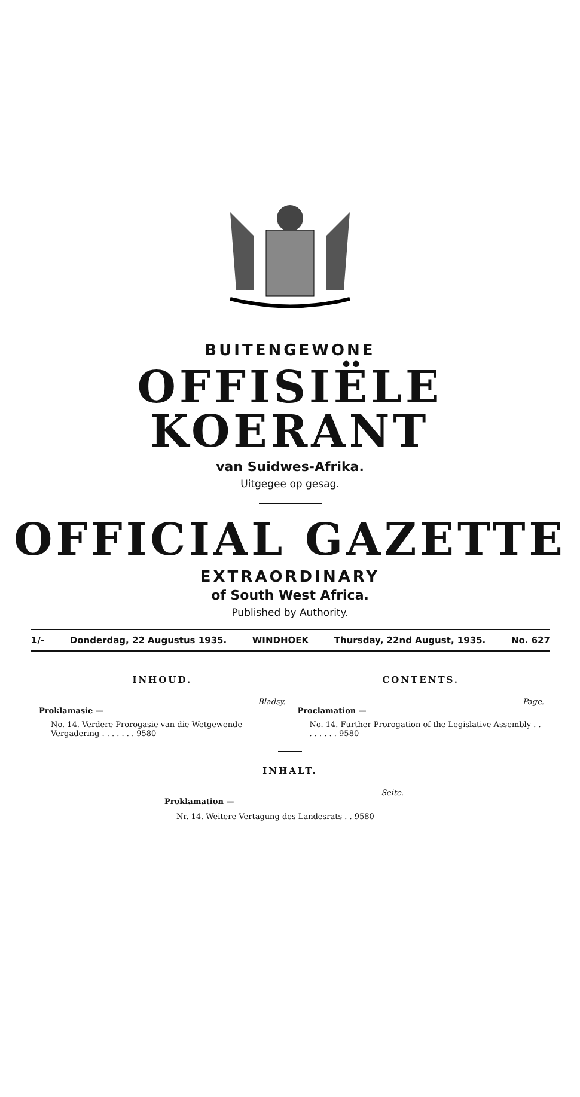BUITENGEWONE
OFFISIËLE KOERANT
van Suidwes-Afrika.
Uitgegee op gesag.
OFFICIAL GAZETTE
EXTRAORDINARY
of South West Africa.
Published by Authority.
1/- Donderdag, 22 Augustus 1935. WINDHOEK Thursday, 22nd August, 1935. No. 627
INHOUD.
Bladsy.
Proklamasie —
No. 14. Verdere Prorogasie van die Wetgewende Vergadering . . . . . . . 9580
CONTENTS.
Page.
Proclamation —
No. 14. Further Prorogation of the Legislative Assembly . . . . . . . . 9580
INHALT.
Seite.
Proklamation —
Nr. 14. Weitere Vertagung des Landesrats . . 9580